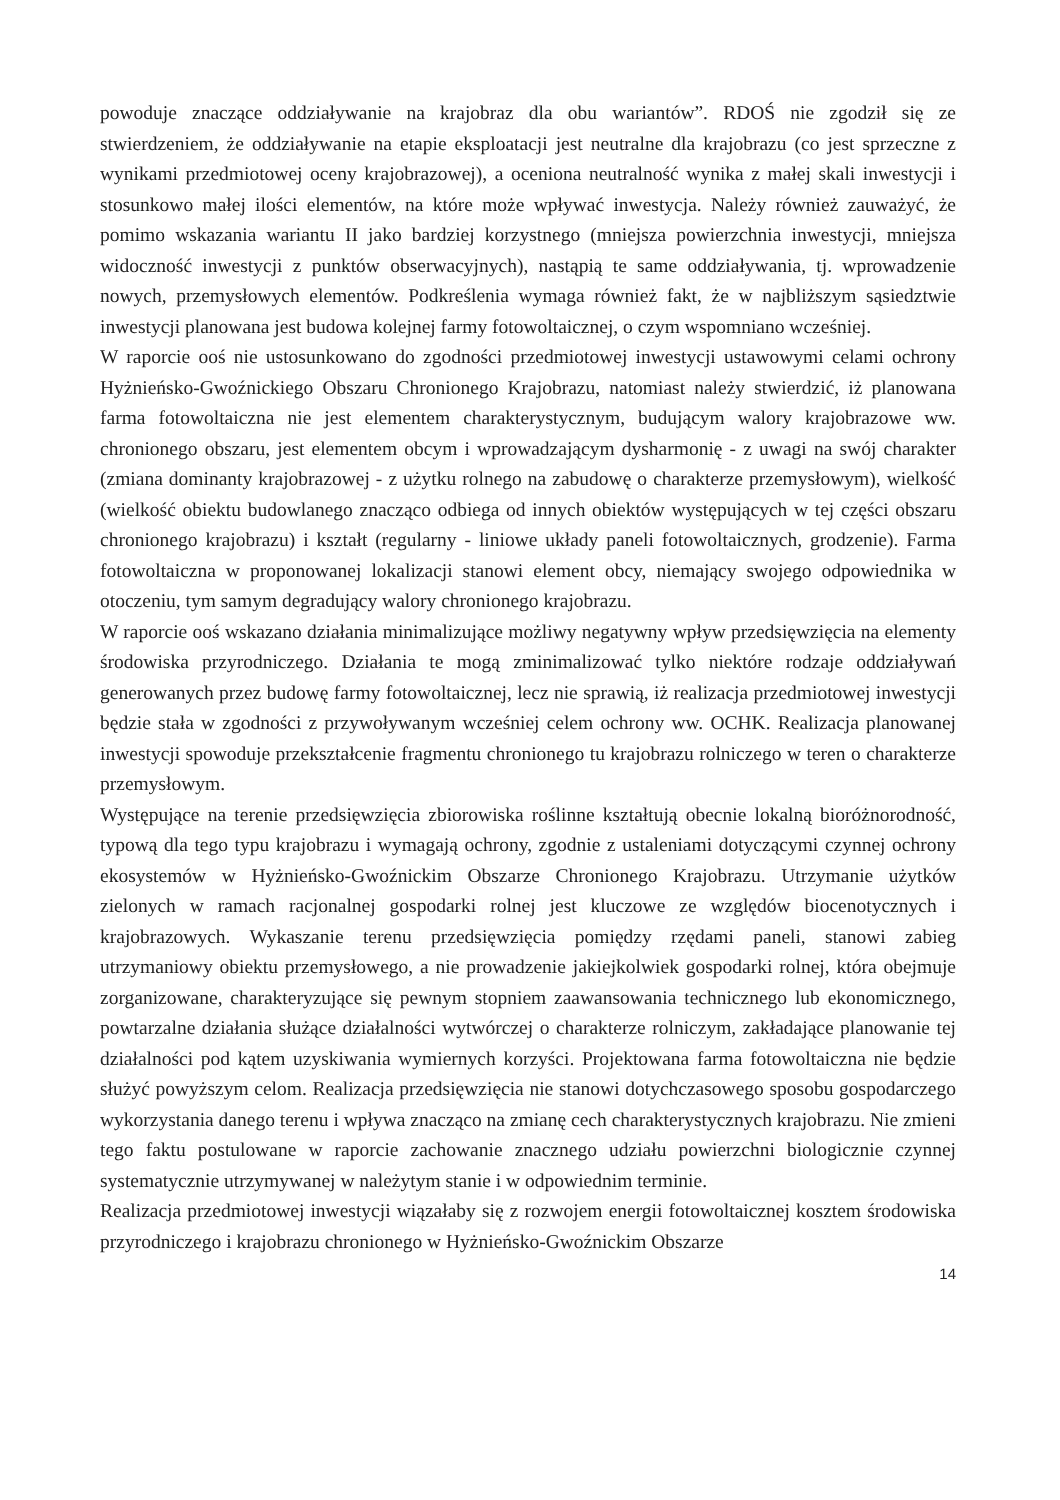powoduje znaczące oddziaływanie na krajobraz dla obu wariantów”. RDOŚ nie zgodził się ze stwierdzeniem, że oddziaływanie na etapie eksploatacji jest neutralne dla krajobrazu (co jest sprzeczne z wynikami przedmiotowej oceny krajobrazowej), a oceniona neutralność wynika z małej skali inwestycji i stosunkowo małej ilości elementów, na które może wpływać inwestycja. Należy również zauważyć, że pomimo wskazania wariantu II jako bardziej korzystnego (mniejsza powierzchnia inwestycji, mniejsza widoczność inwestycji z punktów obserwacyjnych), nastąpią te same oddziaływania, tj. wprowadzenie nowych, przemysłowych elementów. Podkreślenia wymaga również fakt, że w najbliższym sąsiedztwie inwestycji planowana jest budowa kolejnej farmy fotowoltaicznej, o czym wspomniano wcześniej.
W raporcie ooś nie ustosunkowano do zgodności przedmiotowej inwestycji ustawowymi celami ochrony Hyżnieńsko-Gwoźnickiego Obszaru Chronionego Krajobrazu, natomiast należy stwierdzić, iż planowana farma fotowoltaiczna nie jest elementem charakterystycznym, budującym walory krajobrazowe ww. chronionego obszaru, jest elementem obcym i wprowadzającym dysharmonię - z uwagi na swój charakter (zmiana dominanty krajobrazowej - z użytku rolnego na zabudowę o charakterze przemysłowym), wielkość (wielkość obiektu budowlanego znacząco odbiega od innych obiektów występujących w tej części obszaru chronionego krajobrazu) i kształt (regularny - liniowe układy paneli fotowoltaicznych, grodzenie). Farma fotowoltaiczna w proponowanej lokalizacji stanowi element obcy, niemający swojego odpowiednika w otoczeniu, tym samym degradujący walory chronionego krajobrazu.
W raporcie ooś wskazano działania minimalizujące możliwy negatywny wpływ przedsięwzięcia na elementy środowiska przyrodniczego. Działania te mogą zminimalizować tylko niektóre rodzaje oddziaływań generowanych przez budowę farmy fotowoltaicznej, lecz nie sprawią, iż realizacja przedmiotowej inwestycji będzie stała w zgodności z przywoływanym wcześniej celem ochrony ww. OCHK. Realizacja planowanej inwestycji spowoduje przekształcenie fragmentu chronionego tu krajobrazu rolniczego w teren o charakterze przemysłowym.
Występujące na terenie przedsięwzięcia zbiorowiska roślinne kształtują obecnie lokalną bioróżnorodność, typową dla tego typu krajobrazu i wymagają ochrony, zgodnie z ustaleniami dotyczącymi czynnej ochrony ekosystemów w Hyżnieńsko-Gwoźnickim Obszarze Chronionego Krajobrazu. Utrzymanie użytków zielonych w ramach racjonalnej gospodarki rolnej jest kluczowe ze względów biocenotycznych i krajobrazowych. Wykaszanie terenu przedsięwzięcia pomiędzy rzędami paneli, stanowi zabieg utrzymaniowy obiektu przemysłowego, a nie prowadzenie jakiejkolwiek gospodarki rolnej, która obejmuje zorganizowane, charakteryzujące się pewnym stopniem zaawansowania technicznego lub ekonomicznego, powtarzalne działania służące działalności wytwórczej o charakterze rolniczym, zakładające planowanie tej działalności pod kątem uzyskiwania wymiernych korzyści. Projektowana farma fotowoltaiczna nie będzie służyć powyższym celom. Realizacja przedsięwzięcia nie stanowi dotychczasowego sposobu gospodarczego wykorzystania danego terenu i wpływa znacząco na zmianę cech charakterystycznych krajobrazu. Nie zmieni tego faktu postulowane w raporcie zachowanie znacznego udziału powierzchni biologicznie czynnej systematycznie utrzymywanej w należytym stanie i w odpowiednim terminie.
Realizacja przedmiotowej inwestycji wiązałaby się z rozwojem energii fotowoltaicznej kosztem środowiska przyrodniczego i krajobrazu chronionego w Hyżnieńsko-Gwoźnickim Obszarze
14